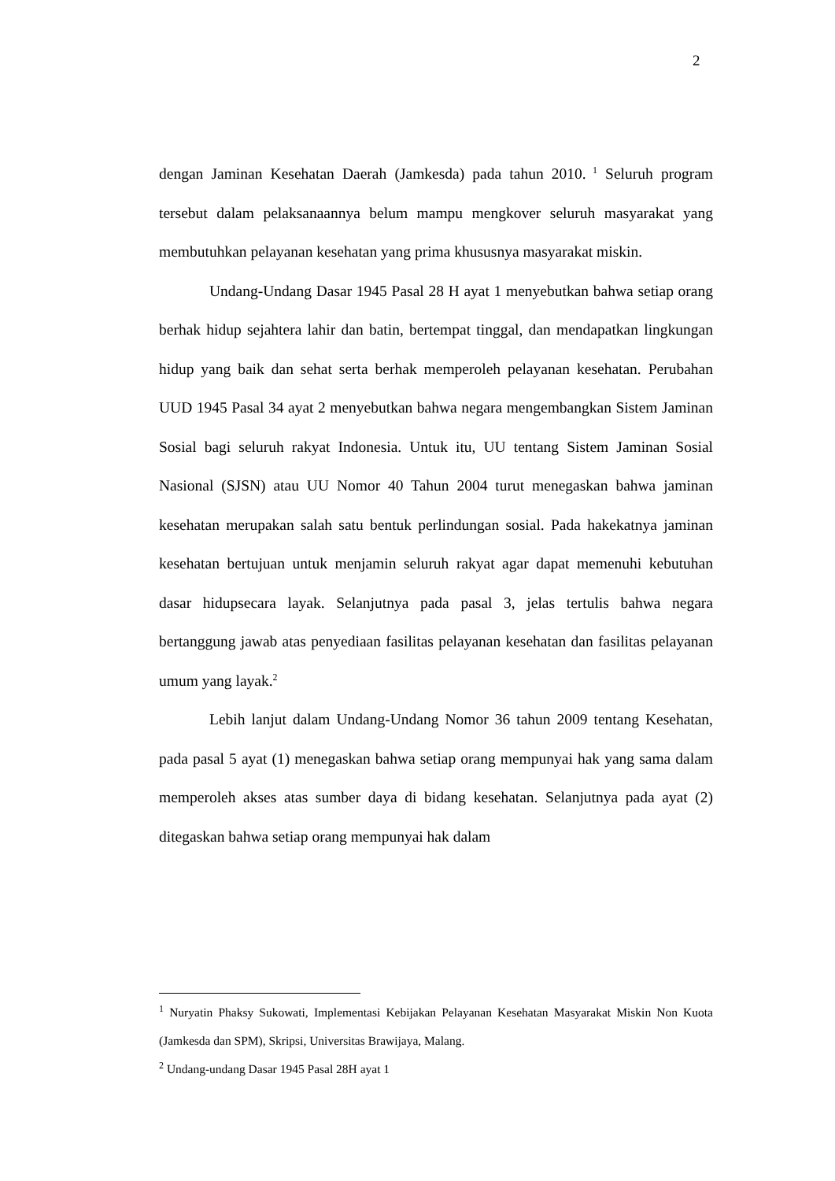2
dengan Jaminan Kesehatan Daerah (Jamkesda) pada tahun 2010.<sup>1</sup> Seluruh program tersebut dalam pelaksanaannya belum mampu mengkover seluruh masyarakat yang membutuhkan pelayanan kesehatan yang prima khususnya masyarakat miskin.
Undang-Undang Dasar 1945 Pasal 28 H ayat 1 menyebutkan bahwa setiap orang berhak hidup sejahtera lahir dan batin, bertempat tinggal, dan mendapatkan lingkungan hidup yang baik dan sehat serta berhak memperoleh pelayanan kesehatan. Perubahan UUD 1945 Pasal 34 ayat 2 menyebutkan bahwa negara mengembangkan Sistem Jaminan Sosial bagi seluruh rakyat Indonesia. Untuk itu, UU tentang Sistem Jaminan Sosial Nasional (SJSN) atau UU Nomor 40 Tahun 2004 turut menegaskan bahwa jaminan kesehatan merupakan salah satu bentuk perlindungan sosial. Pada hakekatnya jaminan kesehatan bertujuan untuk menjamin seluruh rakyat agar dapat memenuhi kebutuhan dasar hidupsecara layak. Selanjutnya pada pasal 3, jelas tertulis bahwa negara bertanggung jawab atas penyediaan fasilitas pelayanan kesehatan dan fasilitas pelayanan umum yang layak.<sup>2</sup>
Lebih lanjut dalam Undang-Undang Nomor 36 tahun 2009 tentang Kesehatan, pada pasal 5 ayat (1) menegaskan bahwa setiap orang mempunyai hak yang sama dalam memperoleh akses atas sumber daya di bidang kesehatan. Selanjutnya pada ayat (2) ditegaskan bahwa setiap orang mempunyai hak dalam
<sup>1</sup> Nuryatin Phaksy Sukowati, Implementasi Kebijakan Pelayanan Kesehatan Masyarakat Miskin Non Kuota (Jamkesda dan SPM), Skripsi, Universitas Brawijaya, Malang.
<sup>2</sup> Undang-undang Dasar 1945 Pasal 28H ayat 1